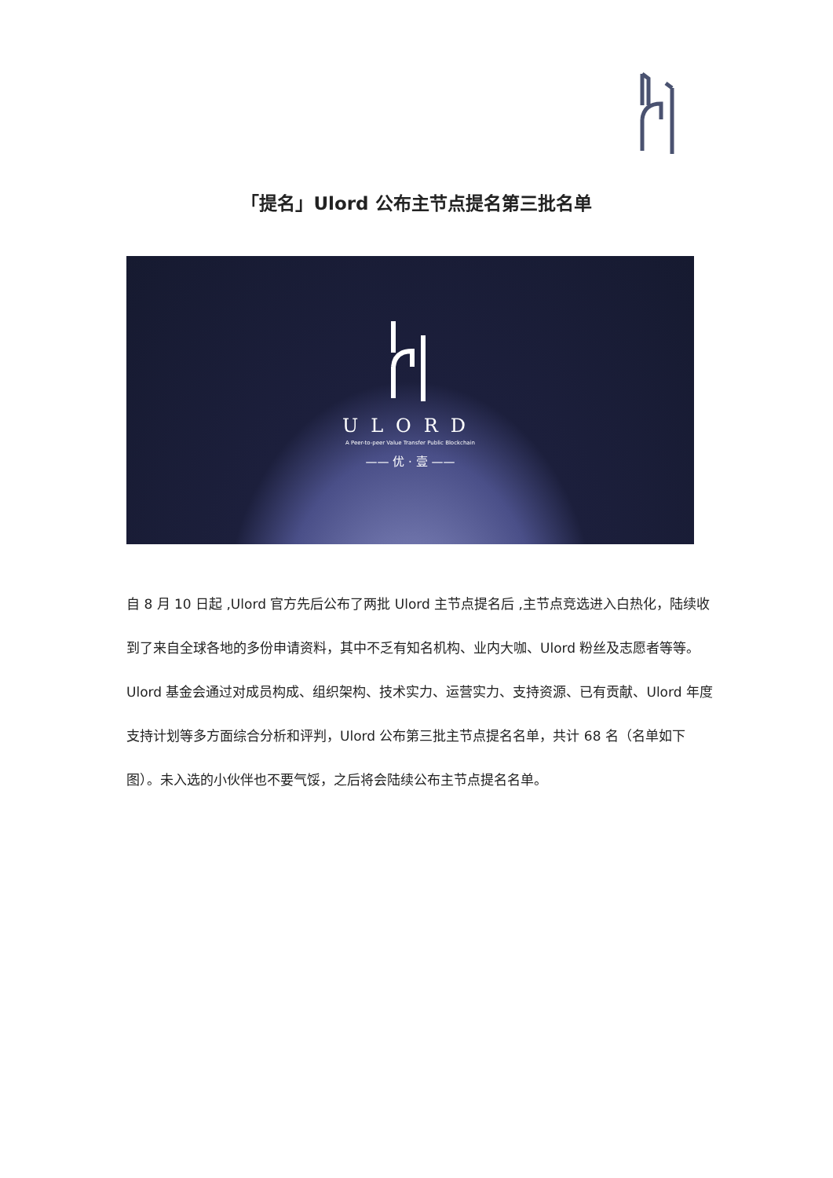「提名」Ulord 公布主节点提名第三批名单
ULORD
A Peer-to-peer Value Transfer Public Blockchain
—— 优 · 壹 ——
自 8 月 10 日起 ,Ulord 官方先后公布了两批 Ulord 主节点提名后 ,主节点竞选进入白热化，陆续收到了来自全球各地的多份申请资料，其中不乏有知名机构、业内大咖、Ulord 粉丝及志愿者等等。Ulord 基金会通过对成员构成、组织架构、技术实力、运营实力、支持资源、已有贡献、Ulord 年度支持计划等多方面综合分析和评判，Ulord 公布第三批主节点提名名单，共计 68 名（名单如下图）。未入选的小伙伴也不要气馁，之后将会陆续公布主节点提名名单。